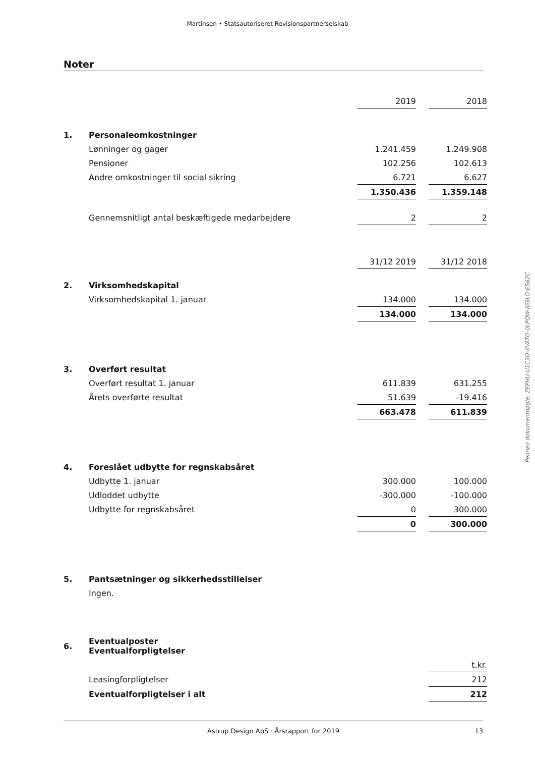Martinsen • Statsautoriseret Revisionspartnerselskab
Noter
| | | 2019 | | 2018 |
| 1. | Personaleomkostninger | | | |
| | Lønninger og gager | 1.241.459 | | 1.249.908 |
| | Pensioner | 102.256 | | 102.613 |
| | Andre omkostninger til social sikring | 6.721 | | 6.627 |
| | | 1.350.436 | | 1.359.148 |
| | Gennemsnitligt antal beskæftigede medarbejdere | 2 | | 2 |
| | | 31/12 2019 | | 31/12 2018 |
| 2. | Virksomhedskapital | | | |
| | Virksomhedskapital 1. januar | 134.000 | | 134.000 |
| | | 134.000 | | 134.000 |
| 3. | Overført resultat | | | |
| | Overført resultat 1. januar | 611.839 | | 631.255 |
| | Årets overførte resultat | 51.639 | | -19.416 |
| | | 663.478 | | 611.839 |
| 4. | Foreslået udbytte for regnskabsåret | | | |
| | Udbytte 1. januar | 300.000 | | 100.000 |
| | Udloddet udbytte | -300.000 | | -100.000 |
| | Udbytte for regnskabsåret | 0 | | 300.000 |
| | | 0 | | 300.000 |
| 5. | Pantsætninger og sikkerhedsstillelser | | | |
| | Ingen. | | | |
| 6. | Eventualposter Eventualforpligtelser | | | |
| | | | | t.kr. |
| | Leasingforpligtelser | | | 212 |
| | Eventualforpligtelser i alt | | | 212 |
Penneo dokumentnøgle: ZEPHU-U1C3O-6VATO-0LPQW-IGSLO-E562C
Astrup Design ApS · Årsrapport for 2019 13